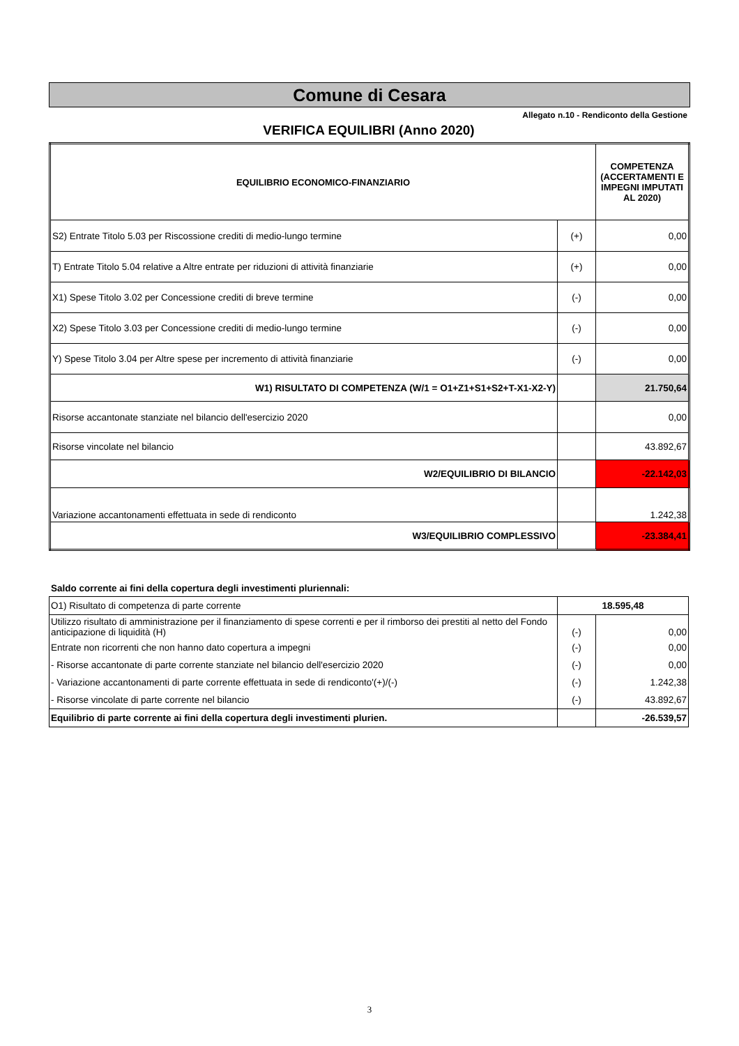Comune di Cesara
Allegato n.10 - Rendiconto della Gestione
VERIFICA EQUILIBRI (Anno 2020)
| EQUILIBRIO ECONOMICO-FINANZIARIO | | COMPETENZA (ACCERTAMENTI E IMPEGNI IMPUTATI AL 2020) |
| --- | --- | --- |
| S2) Entrate Titolo 5.03 per Riscossione crediti di medio-lungo termine | (+) | 0,00 |
| T) Entrate Titolo 5.04 relative a Altre entrate per riduzioni di attività finanziarie | (+) | 0,00 |
| X1) Spese Titolo 3.02 per Concessione crediti di breve termine | (-) | 0,00 |
| X2) Spese Titolo 3.03 per Concessione crediti di medio-lungo termine | (-) | 0,00 |
| Y) Spese Titolo 3.04 per Altre spese per incremento di attività finanziarie | (-) | 0,00 |
| W1) RISULTATO DI COMPETENZA (W/1 = O1+Z1+S1+S2+T-X1-X2-Y) | | 21.750,64 |
| Risorse accantonate stanziate nel bilancio dell'esercizio 2020 | | 0,00 |
| Risorse vincolate nel bilancio | | 43.892,67 |
| W2/EQUILIBRIO DI BILANCIO | | -22.142,03 |
| Variazione accantonamenti effettuata in sede di rendiconto | | 1.242,38 |
| W3/EQUILIBRIO COMPLESSIVO | | -23.384,41 |
Saldo corrente ai fini della copertura degli investimenti pluriennali:
| O1) Risultato di competenza di parte corrente | 18.595,48 | |
| Utilizzo risultato di amministrazione per il finanziamento di spese correnti e per il rimborso dei prestiti al netto del Fondo anticipazione di liquidità (H) | (-) | 0,00 |
| Entrate non ricorrenti che non hanno dato copertura a impegni | (-) | 0,00 |
| - Risorse accantonate di parte corrente stanziate nel bilancio dell'esercizio 2020 | (-) | 0,00 |
| - Variazione accantonamenti di parte corrente effettuata in sede di rendiconto'(+)/(-) | (-) | 1.242,38 |
| - Risorse vincolate di parte corrente nel bilancio | (-) | 43.892,67 |
| Equilibrio di parte corrente ai fini della copertura degli investimenti plurien. | | -26.539,57 |
3